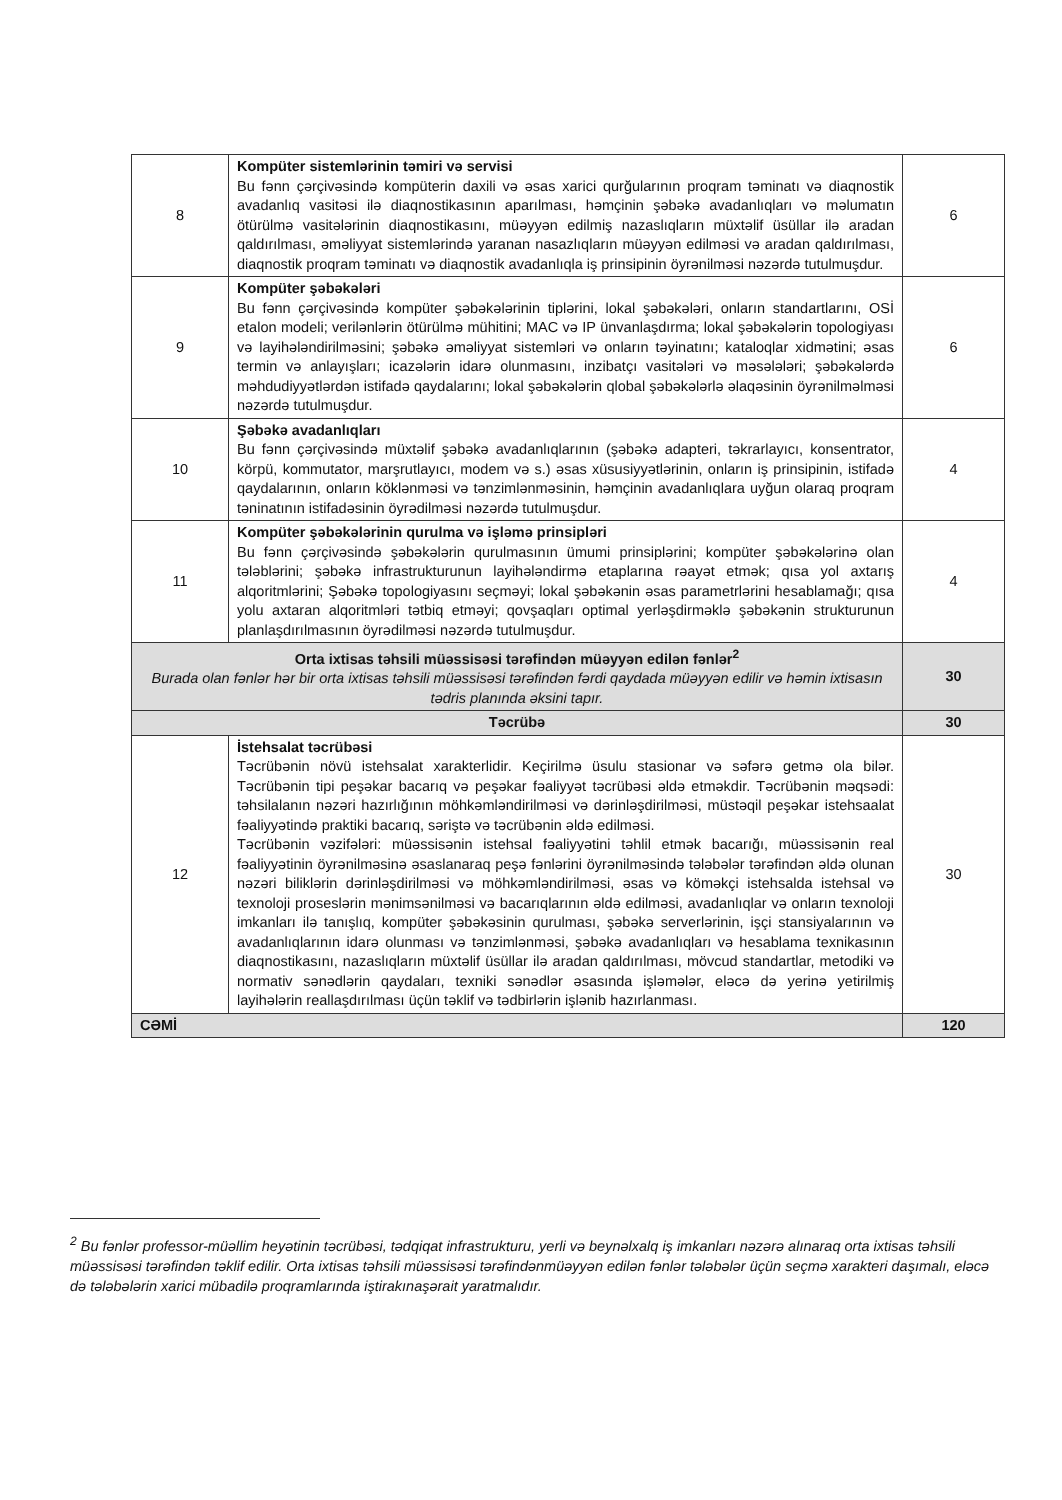| 8 | Kompüter sistemlərinin təmiri və servisi Bu fənn çərçivəsində kompüterin daxili və əsas xarici qurğularının proqram təminatı və diaqnostik avadanlıq vasitəsi ilə diaqnostikasının aparılması, həmçinin şəbəkə avadanlıqları və məlumatın ötürülmə vasitələrinin diaqnostikasını, müəyyən edilmiş nazaslıqların müxtəlif üsüllar ilə aradan qaldırılması, əməliyyat sistemlərində yaranan nasazlıqların müəyyən edilməsi və aradan qaldırılması, diaqnostik proqram təminatı və diaqnostik avadanlıqla iş prinsipinin öyrənilməsi nəzərdə tutulmuşdur. | 6 |
| 9 | Kompüter şəbəkələri Bu fənn çərçivəsində kompüter şəbəkələrinin tiplərini, lokal şəbəkələri, onların standartlarını, OSİ etalon modeli; verilənlərin ötürülmə mühitini; MAC və IP ünvanlaşdırma; lokal şəbəkələrin topologiyası və layihələndirilməsini; şəbəkə əməliyyat sistemləri və onların təyinatını; kataloqlar xidmətini; əsas termin və anlayışları; icazələrin idarə olunmasını, inzibatçı vasitələri və məsələləri; şəbəkələrdə məhdudiyyətlərdən istifadə qaydalarını; lokal şəbəkələrin qlobal şəbəkələrlə əlaqəsinin öyrənilməlməsi nəzərdə tutulmuşdur. | 6 |
| 10 | Şəbəkə avadanlıqları Bu fənn çərçivəsində müxtəlif şəbəkə avadanlıqlarının (şəbəkə adapteri, təkrarlayıcı, konsentrator, körpü, kommutator, marşrutlayıcı, modem və s.) əsas xüsusiyyətlərinin, onların iş prinsipinin, istifadə qaydalarının, onların köklənməsi və tənzimlənməsinin, həmçinin avadanlıqlara uyğun olaraq proqram təninatının istifadəsinin öyrədilməsi nəzərdə tutulmuşdur. | 4 |
| 11 | Kompüter şəbəkələrinin qurulma və işləmə prinsipləri Bu fənn çərçivəsində şəbəkələrin qurulmasının ümumi prinsiplərini; kompüter şəbəkələrinə olan tələblərini; şəbəkə infrastrukturunun layihələndirmə etaplarına rəayət etmək; qısa yol axtarış alqoritmlərini; Şəbəkə topologiyasını seçməyi; lokal şəbəkənin əsas parametrlərini hesablamağı; qısa yolu axtaran alqoritmləri tətbiq etməyi; qovşaqları optimal yerləşdirməklə şəbəkənin strukturunun planlaşdırılmasının öyrədilməsi nəzərdə tutulmuşdur. | 4 |
| Orta ixtisas təhsili müəssisəsi tərəfindən müəyyən edilən fənlər<sup>2</sup> Burada olan fənlər hər bir orta ixtisas təhsili müəssisəsi tərəfindən fərdi qaydada müəyyən edilir və həmin ixtisasın tədris planında əksini tapır. | | 30 |
| Təcrübə | | 30 |
| 12 | İstehsalat təcrübəsi Təcrübənin növü istehsalat xarakterlidir. Keçirilmə üsulu stasionar və səfərə getmə ola bilər. Təcrübənin tipi peşəkar bacarıq və peşəkar fəaliyyət təcrübəsi əldə etməkdir. Təcrübənin məqsədi: təhsilalanın nəzəri hazırlığının möhkəmləndirilməsi və dərinləşdirilməsi, müstəqil peşəkar istehsaalat fəaliyyətində praktiki bacarıq, səriştə və təcrübənin əldə edilməsi. Təcrübənin vəzifələri: müəssisənin istehsal fəaliyyətini təhlil etmək bacarığı, müəssisənin real fəaliyyətinin öyrənilməsinə əsaslanaraq peşə fənlərini öyrənilməsində tələbələr tərəfindən əldə olunan nəzəri biliklərin dərinləşdirilməsi və möhkəmləndirilməsi, əsas və köməkçi istehsalda istehsal və texnoloji proseslərin mənimsənilməsi və bacarıqlarının əldə edilməsi, avadanlıqlar və onların texnoloji imkanları ilə tanışlıq, kompüter şəbəkəsinin qurulması, şəbəkə serverlərinin, işçi stansiyalarının və avadanlıqlarının idarə olunması və tənzimlənməsi, şəbəkə avadanlıqları və hesablama texnikasının diaqnostikasını, nazaslıqların müxtəlif üsüllar ilə aradan qaldırılması, mövcud standartlar, metodiki və normativ sənədlərin qaydaları, texniki sənədlər əsasında işləmələr, eləcə də yerinə yetirilmiş layihələrin reallaşdırılması üçün təklif və tədbirlərin işlənib hazırlanması. | 30 |
| CƏMİ | | 120 |
<sup>2</sup> Bu fənlər professor-müəllim heyətinin təcrübəsi, tədqiqat infrastrukturu, yerli və beynəlxalq iş imkanları nəzərə alınaraq orta ixtisas təhsili müəssisəsi tərəfindən təklif edilir. Orta ixtisas təhsili müəssisəsi tərəfindənmüəyyən edilən fənlər tələbələr üçün seçmə xarakteri daşımalı, eləcə də tələbələrin xarici mübadilə proqramlarında iştirakınaşərait yaratmalıdır.